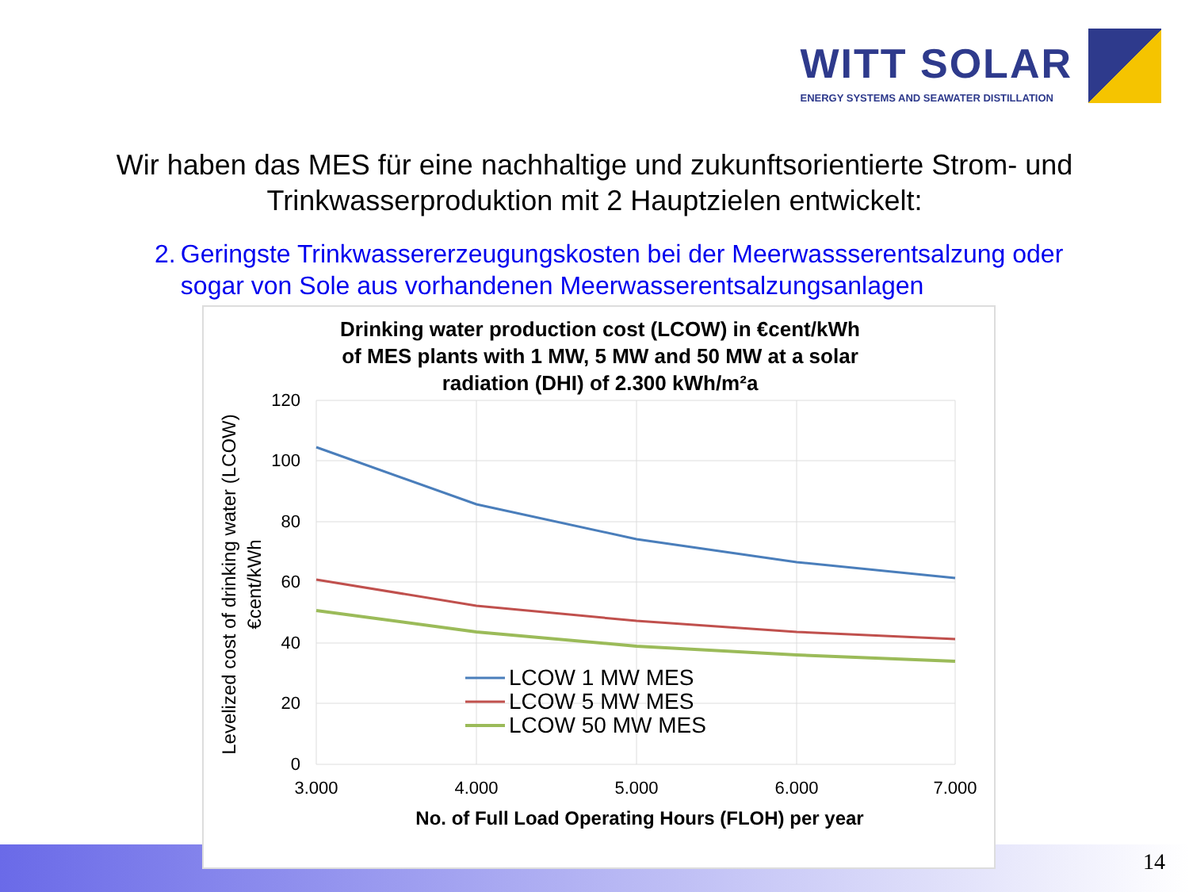WITT SOLAR
ENERGY SYSTEMS AND SEAWATER DISTILLATION
Wir haben das MES für eine nachhaltige und zukunftsorientierte Strom- und
Trinkwasserproduktion mit 2 Hauptzielen entwickelt:
2. Geringste Trinkwassererzeugungskosten bei der Meerwassserentsalzung oder sogar von Sole aus vorhandenen Meerwasserentsalzungsanlagen
Drinking water production cost (LCOW) in €cent/kWh
of MES plants with 1 MW, 5 MW and 50 MW at a solar
radiation (DHI) of 2.300 kWh/m²a
120
100
80
60
40
20
0
3.000
4.000
5.000
6.000
7.000
No. of Full Load Operating Hours (FLOH) per year
Levelized cost of drinking water (LCOW)
€cent/kWh
LCOW 1 MW MES
LCOW 5 MW MES
LCOW 50 MW MES
14